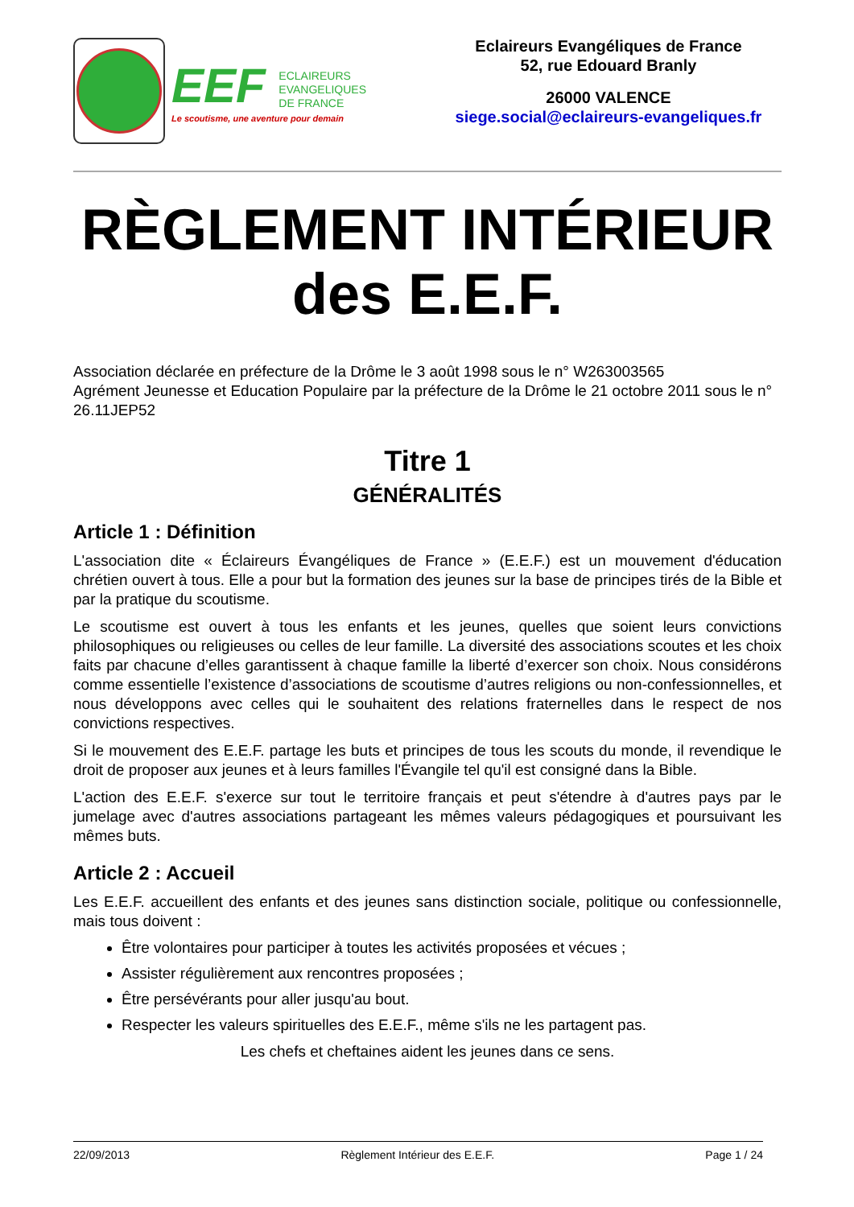EEF ECLAIREURS
EVANGELIQUES
DE FRANCE
Le scoutisme, une aventure pour demain
Eclaireurs Evangéliques de France
52, rue Edouard Branly
26000 VALENCE
siege.social@eclaireurs-evangeliques.fr
RÈGLEMENT INTÉRIEUR
des E.E.F.
Association déclarée en préfecture de la Drôme le 3 août 1998 sous le n° W263003565
Agrément Jeunesse et Education Populaire par la préfecture de la Drôme le 21 octobre 2011 sous le n° 26.11JEP52
Titre 1
GÉNÉRALITÉS
Article 1 : Définition
L'association dite « Éclaireurs Évangéliques de France » (E.E.F.) est un mouvement d'éducation chrétien ouvert à tous. Elle a pour but la formation des jeunes sur la base de principes tirés de la Bible et par la pratique du scoutisme.
Le scoutisme est ouvert à tous les enfants et les jeunes, quelles que soient leurs convictions philosophiques ou religieuses ou celles de leur famille. La diversité des associations scoutes et les choix faits par chacune d’elles garantissent à chaque famille la liberté d’exercer son choix. Nous considérons comme essentielle l’existence d’associations de scoutisme d’autres religions ou non-confessionnelles, et nous développons avec celles qui le souhaitent des relations fraternelles dans le respect de nos convictions respectives.
Si le mouvement des E.E.F. partage les buts et principes de tous les scouts du monde, il revendique le droit de proposer aux jeunes et à leurs familles l'Évangile tel qu'il est consigné dans la Bible.
L'action des E.E.F. s'exerce sur tout le territoire français et peut s'étendre à d'autres pays par le jumelage avec d'autres associations partageant les mêmes valeurs pédagogiques et poursuivant les mêmes buts.
Article 2 : Accueil
Les E.E.F. accueillent des enfants et des jeunes sans distinction sociale, politique ou confessionnelle, mais tous doivent :
Être volontaires pour participer à toutes les activités proposées et vécues ;
Assister régulièrement aux rencontres proposées ;
Être persévérants pour aller jusqu'au bout.
Respecter les valeurs spirituelles des E.E.F., même s'ils ne les partagent pas.
Les chefs et cheftaines aident les jeunes dans ce sens.
22/09/2013 Règlement Intérieur des E.E.F. Page 1 / 24